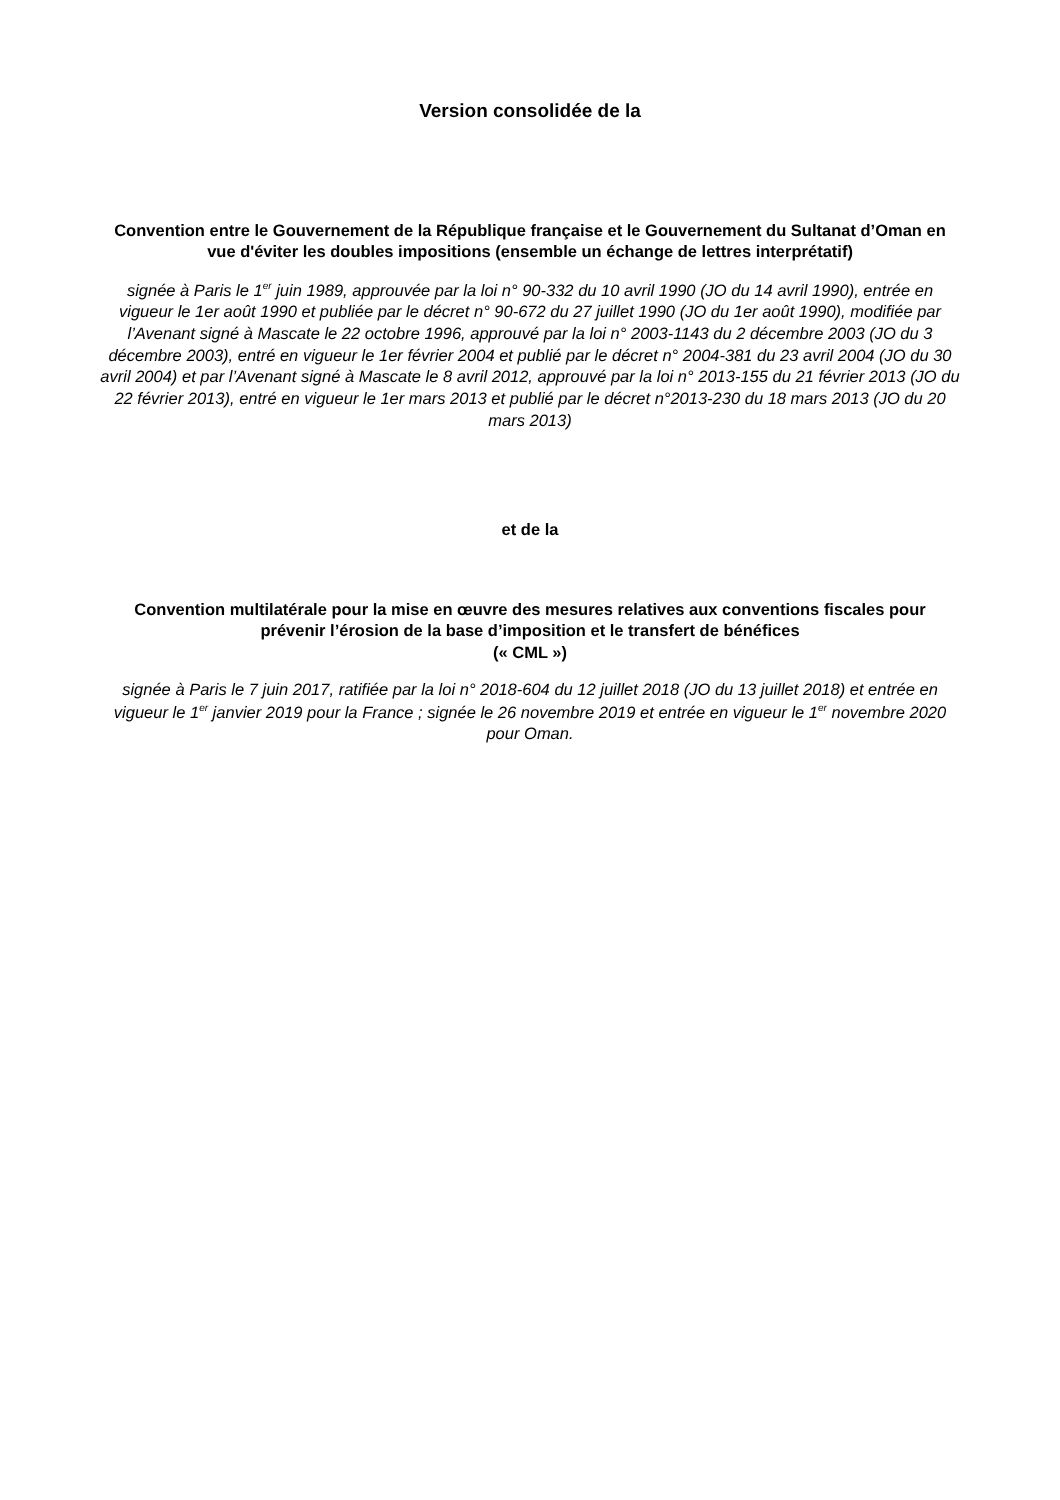Version consolidée de la
Convention entre le Gouvernement de la République française et le Gouvernement du Sultanat d’Oman en vue d'éviter les doubles impositions (ensemble un échange de lettres interprétatif)
signée à Paris le 1<sup>er</sup> juin 1989, approuvée par la loi n° 90-332 du 10 avril 1990 (JO du 14 avril 1990), entrée en vigueur le 1er août 1990 et publiée par le décret n° 90-672 du 27 juillet 1990 (JO du 1er août 1990), modifiée par l’Avenant signé à Mascate le 22 octobre 1996, approuvé par la loi n° 2003-1143 du 2 décembre 2003 (JO du 3 décembre 2003), entré en vigueur le 1er février 2004 et publié par le décret n° 2004-381 du 23 avril 2004 (JO du 30 avril 2004) et par l’Avenant signé à Mascate le 8 avril 2012, approuvé par la loi n° 2013-155 du 21 février 2013 (JO du 22 février 2013), entré en vigueur le 1er mars 2013 et publié par le décret n°2013-230 du 18 mars 2013 (JO du 20 mars 2013)
et de la
Convention multilatérale pour la mise en œuvre des mesures relatives aux conventions fiscales pour prévenir l’érosion de la base d’imposition et le transfert de bénéfices
(« CML »)
signée à Paris le 7 juin 2017, ratifiée par la loi n° 2018-604 du 12 juillet 2018 (JO du 13 juillet 2018) et entrée en vigueur le 1<sup>er</sup> janvier 2019 pour la France ; signée le 26 novembre 2019 et entrée en vigueur le 1<sup>er</sup> novembre 2020 pour Oman.